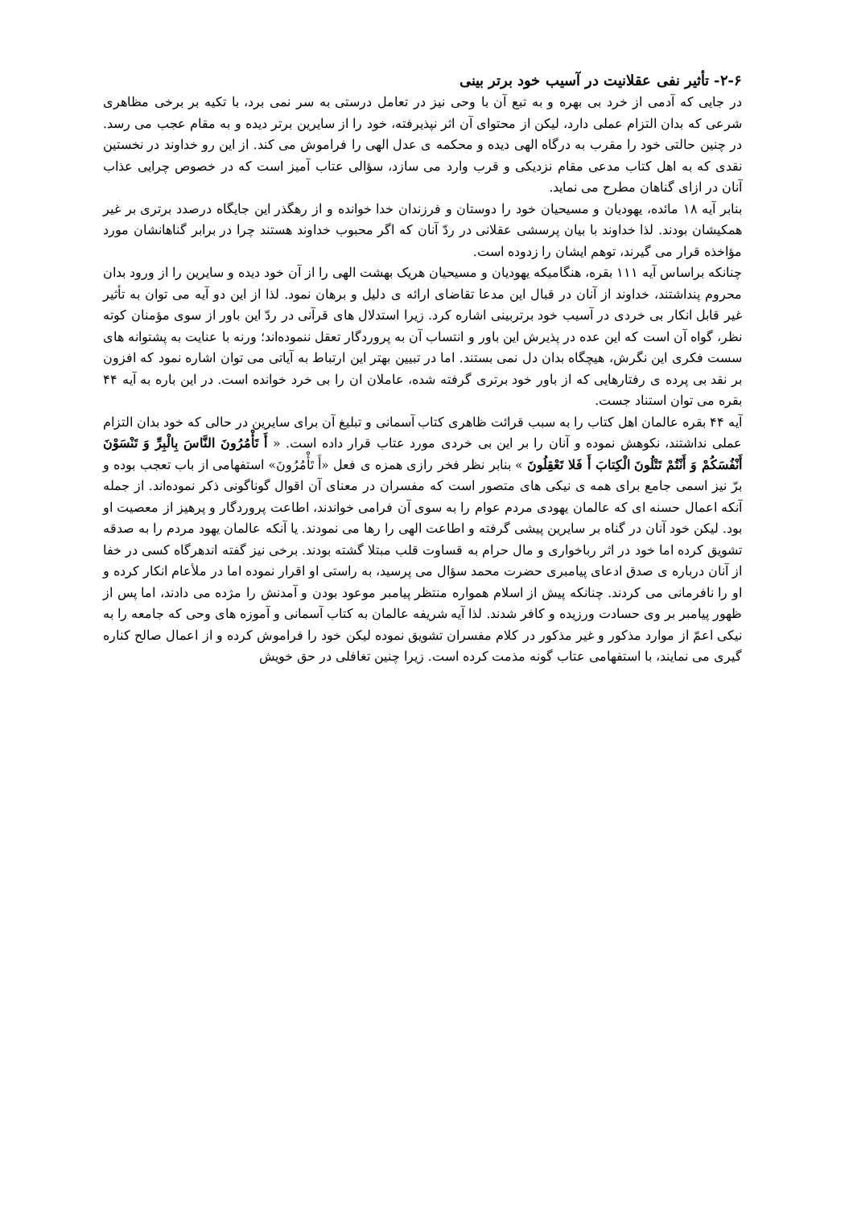۲-۶- تأثیر نفی عقلانیت در آسیب خود برتر بینی
در جایی که آدمی از خرد بی بهره و به تبع آن با وحی نیز در تعامل درستی به سر نمی برد، با تکیه بر برخی مظاهری شرعی که بدان التزام عملی دارد، لیکن از محتوای آن اثر نپذیرفته، خود را از سایرین برتر دیده و به مقام عجب می رسد. در چنین حالتی خود را مقرب به درگاه الهی دیده و محکمه ی عدل الهی را فراموش می کند. از این رو خداوند در نخستین نقدی که به اهل کتاب مدعی مقام نزدیکی و قرب وارد می سازد، سؤالی عتاب آمیز است که در خصوص چرایی عذاب آنان در ازای گناهان مطرح می نماید.
بنابر آیه ۱۸ مائده، یهودیان و مسیحیان خود را دوستان و فرزندان خدا خوانده و از رهگذر این جایگاه درصدد برتری بر غیر همکیشان بودند. لذا خداوند با بیان پرسشی عقلانی در ردّ آنان که اگر محبوب خداوند هستند چرا در برابر گناهانشان مورد مؤاخذه قرار می گیرند، توهم ایشان را زدوده است.
چنانکه براساس آیه ۱۱۱ بقره، هنگامیکه یهودیان و مسیحیان هریک بهشت الهی را از آن خود دیده و سایرین را از ورود بدان محروم پنداشتند، خداوند از آنان در قبال این مدعا تقاضای ارائه ی دلیل و برهان نمود. لذا از این دو آیه می توان به تأثیر غیر قابل انکار بی خردی در آسیب خود برتربینی اشاره کرد. زیرا استدلال های قرآنی در ردّ این باور از سوی مؤمنان کوته نظر، گواه آن است که این عده در پذیرش این باور و انتساب آن به پروردگار تعقل ننموده‌اند؛ ورنه با عنایت به پشتوانه های سست فکری این نگرش، هیچگاه بدان دل نمی بستند. اما در تبیین بهتر این ارتباط به آیاتی می توان اشاره نمود که افزون بر نقد بی پرده ی رفتارهایی که از باور خود برتری گرفته شده، عاملان ان را بی خرد خوانده است. در این باره به آیه ۴۴ بقره می توان استناد جست.
آیه ۴۴ بقره عالمان اهل کتاب را به سبب قرائت ظاهری کتاب آسمانی و تبلیغ آن برای سایرین در حالی که خود بدان التزام عملی نداشتند، نکوهش نموده و آنان را بر این بی خردی مورد عتاب قرار داده است. « أَ تَأْمُرُونَ النَّاسَ بِالْبِرِّ وَ تَنْسَوْنَ أَنْفُسَكُمْ وَ أَنْتُمْ تَتْلُونَ الْكِتابَ أَ فَلا تَعْقِلُونَ » بنابر نظر فخر رازی همزه ی فعل «أَ تَأْمُرُونَ» استفهامی از باب تعجب بوده و برّ نیز اسمی جامع برای همه ی نیکی های متصور است که مفسران در معنای آن اقوال گوناگونی ذکر نموده‌اند. از جمله آنکه اعمال حسنه ای که عالمان یهودی مردم عوام را به سوی آن فرامی خواندند، اطاعت پروردگار و پرهیز از معصیت او بود. لیکن خود آنان در گناه بر سایرین پیشی گرفته و اطاعت الهی را رها می نمودند. یا آنکه عالمان یهود مردم را به صدقه تشویق کرده اما خود در اثر رباخواری و مال حرام به قساوت قلب مبتلا گشته بودند. برخی نیز گفته اندهرگاه کسی در خفا از آنان درباره ی صدق ادعای پیامبری حضرت محمد سؤال می پرسید، به راستی او اقرار نموده اما در ملأعام انکار کرده و او را نافرمانی می کردند. چنانکه پیش از اسلام همواره منتظر پیامبر موعود بودن و آمدنش را مژده می دادند، اما پس از ظهور پیامبر بر وی حسادت ورزیده و کافر شدند. لذا آیه شریفه عالمان به کتاب آسمانی و آموزه های وحی که جامعه را به نیکی اعمّ از موارد مذکور و غیر مذکور در کلام مفسران تشویق نموده لیکن خود را فراموش کرده و از اعمال صالح کناره گیری می نمایند، با استفهامی عتاب گونه مذمت کرده است. زیرا چنین تغافلی در حق خویش